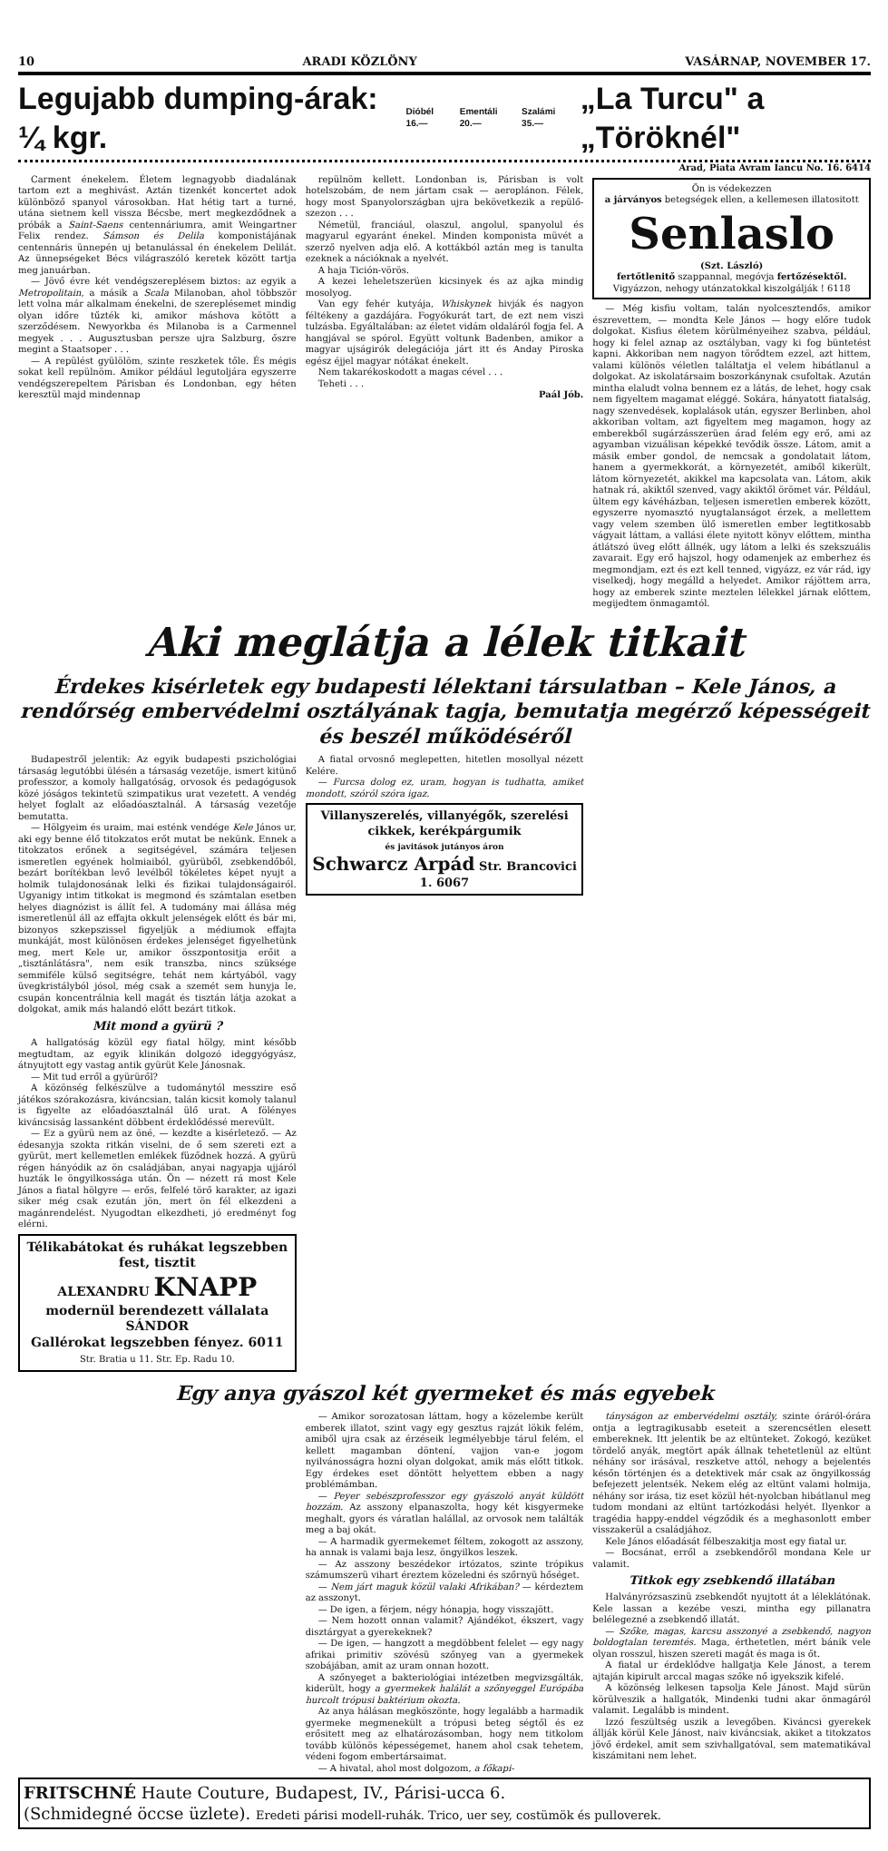10 ARADI KÖZLÖNY VASÁRNAP, NOVEMBER 17.
Legujabb dumping-árak: ¼ kgr. Dióbél 16.— Ementáli 20.— Szalámi 35.— „La Turcu" a „Töröknél"
Arad, Piata Avram Iancu No. 16. 6414
Carment énekelem. Életem legnagyobb diadalának tartom ezt a meghivást. Aztán tizenkét koncertet adok különböző spanyol városokban. Hat hétig tart a turné, utána sietnem kell vissza Bécsbe, mert megkezdődnek a próbák a Saint-Saens centennáriumra, amit Weingartner Felix rendez. Sámson és Delila komponistájának centennáris ünnepén uj betanulással én énekelem Delilát. Az ünnepségeket Bécs világraszóló keretek között tartja meg januárban.
— Jövő évre két vendégszereplésem biztos: az egyik a Metropolitain, a másik a Scala Milanoban, ahol többször lett volna már alkalmam énekelni, de szereplésemet mindig olyan időre tűzték ki, amikor máshova kötött a szerződésem. Newyorkba és Milanoba is a Carmennel megyek . . . Augusztusban persze ujra Salzburg, őszre megint a Staatsoper . . .
— A repülést gyülölöm, szinte reszketek tőle. És mégis sokat kell repülnöm. Amikor például legutoljára egyszerre vendégszerepeltem Párisban és Londonban, egy héten keresztül majd mindennap
repülnöm kellett. Londonban is, Párisban is volt hotelszobám, de nem jártam csak — aeroplánon. Félek, hogy most Spanyolországban ujra bekövetkezik a repülő-szezon . . .
Németül, franciául, olaszul, angolul, spanyolul és magyarul egyaránt énekel. Minden komponista müvét a szerző nyelven adja elő. A kottákból aztán meg is tanulta ezeknek a nációknak a nyelvét.
A haja Tición-vörös.
A kezei leheletszerüen kicsinyek és az ajka mindig mosolyog.
Van egy fehér kutyája, Whiskynek hivják és nagyon féltékeny a gazdájára. Fogyókurát tart, de ezt nem viszi tulzásba. Egyáltalában: az életet vidám oldaláról fogja fel. A hangjával se spórol. Együtt voltunk Badenben, amikor a magyar ujságirók delegációja járt itt és Anday Piroska egész éjjel magyar nótákat énekelt.
Nem takarékoskodott a magas cével . . .
Teheti . . .
Paál Jób.
Ön is védekezzen
a járványos betegségek ellen, a kellemesen illatositott
Senlaslo
(Szt. László)
fertőtlenitő szappannal, megóvja fertőzésektől.
Vigyázzon, nehogy utánzatokkal kiszolgálják ! 6118
— Még kisfiu voltam, talán nyolcesztendős, amikor észrevettem, — mondta Kele János — hogy előre tudok dolgokat. Kisfius életem körülményeihez szabva, például, hogy ki felel aznap az osztályban, vagy ki fog büntetést kapni. Akkoriban nem nagyon törődtem ezzel, azt hittem, valami különös véletlen találtatja el velem hibátlanul a dolgokat. Az iskolatársaim boszorkánynak csufoltak. Azután mintha elaludt volna bennem ez a látás, de lehet, hogy csak nem figyeltem magamat eléggé. Sokára, hányatott fiatalság, nagy szenvedések, koplalások után, egyszer Berlinben, ahol akkoriban voltam, azt figyeltem meg magamon, hogy az emberekből sugárzásszerüen árad felém egy erő, ami az agyamban vizuálisan képekké tevődik össze. Látom, amit a másik ember gondol, de nemcsak a gondolatait látom, hanem a gyermekkorát, a környezetét, amiből kikerült, látom környezetét, akikkel ma kapcsolata van. Látom, akik hatnak rá, akiktől szenved, vagy akiktől örömet vár. Például, ültem egy kávéházban, teljesen ismeretlen emberek között, egyszerre nyomasztó nyugtalanságot érzek, a mellettem vagy velem szemben ülő ismeretlen ember legtitkosabb vágyait láttam, a vallási élete nyitott könyv előttem, mintha átlátszó üveg előtt állnék, ugy látom a lelki és szekszuális zavarait. Egy erő hajszol, hogy odamenjek az emberhez és megmondjam, ezt és ezt kell tenned, vigyázz, ez vár rád, igy viselkedj, hogy megálld a helyedet. Amikor rájöttem arra, hogy az emberek szinte meztelen lélekkel járnak előttem, megijedtem önmagamtól.
Aki meglátja a lélek titkait
Érdekes kisérletek egy budapesti lélektani társulatban – Kele János, a rendőrség embervédelmi osztályának tagja, bemutatja megérző képességeit és beszél működéséről
Budapestről jelentik: Az egyik budapesti pszichológiai társaság legutóbbi ülésén a társaság vezetője, ismert kitünő professzor, a komoly hallgatóság, orvosok és pedagógusok közé jóságos tekintetü szimpatikus urat vezetett. A vendég helyet foglalt az előadóasztalnál. A társaság vezetője bemutatta.
— Hölgyeim és uraim, mai esténk vendége Kele János ur, aki egy benne élő titokzatos erőt mutat be nekünk. Ennek a titokzatos erőnek a segitségével, számára teljesen ismeretlen egyének holmiaiból, gyürüből, zsebkendőből, bezárt borítékban levő levélből tökéletes képet nyujt a holmik tulajdonosának lelki és fizikai tulajdonságairól. Ugyanigy intim titkokat is megmond és számtalan esetben helyes diagnózist is állít fel. A tudomány mai állása még ismeretlenül áll az effajta okkult jelenségek előtt és bár mi, bizonyos szkepszissel figyeljük a médiumok effajta munkáját, most különösen érdekes jelenséget figyelhetünk meg, mert Kele ur, amikor összpontositja erőit a „tisztánlátásra", nem esik transzba, nincs szüksége semmiféle külső segitségre, tehát nem kártyából, vagy üvegkristályból jósol, még csak a szemét sem hunyja le, csupán koncentrálnia kell magát és tisztán látja azokat a dolgokat, amik más halandó előtt bezárt titkok.
Mit mond a gyürü ?
A hallgatóság közül egy fiatal hölgy, mint később megtudtam, az egyik klinikán dolgozó ideggyógyász, átnyujtott egy vastag antik gyürüt Kele Jánosnak.
— Mit tud erről a gyürüről?
A közönség felkészülve a tudománytól messzire eső játékos szórakozásra, kiváncsian, talán kicsit komoly talanul is figyelte az előadóasztalnál ülő urat. A fölényes kiváncsiság lassanként döbbent érdeklődéssé merevült.
— Ez a gyürü nem az öné, — kezdte a kisérletező. — Az édesanyja szokta ritkán viselni, de ő sem szereti ezt a gyürüt, mert kellemetlen emlékek füződnek hozzá. A gyürü régen hányódik az ön családjában, anyai nagyapja ujjáról huzták le öngyilkossága után. Ön — nézett rá most Kele János a fiatal hölgyre — erős, felfelé törő karakter, az igazi siker még csak ezután jön, mert ön fél elkezdeni a magánrendelést. Nyugodtan elkezdheti, jó eredményt fog elérni.
Télikabátokat és ruhákat legszebben fest, tisztit
ALEXANDRU KNAPP modernül berendezett vállalata
SÁNDOR
Gallérokat legszebben fényez. 6011
Str. Bratia u 11. Str. Ep. Radu 10.
A fiatal orvosnő meglepetten, hitetlen mosollyal nézett Kelére.
— Furcsa dolog ez, uram, hogyan is tudhatta, amiket mondott, szóról szóra igaz.
Villanyszerelés, villanyégők, szerelési cikkek, kerékpárgumik
és javitások jutányos áron
Schwarcz Arpád Str. Brancovici 1. 6067
Egy anya gyászol két gyermeket és más egyebek
— Amikor sorozatosan láttam, hogy a közelembe került emberek illatot, szint vagy egy gesztus rajzát lökik felém, amiből ujra csak az érzéseik legmélyebbje tárul felém, el kellett magamban döntení, vajjon van-e jogom nyilvánosságra hozni olyan dolgokat, amik más előtt titkok. Egy érdekes eset döntött helyettem ebben a nagy problémámban.
— Peyer sebészprofesszor egy gyászoló anyát küldött hozzám. Az asszony elpanaszolta, hogy két kisgyermeke meghalt, gyors és váratlan halállal, az orvosok nem találták meg a baj okát.
— A harmadik gyermekemet féltem, zokogott az asszony, ha annak is valami baja lesz, öngyilkos leszek.
— Az asszony beszédekor irtózatos, szinte trópikus számumszerü vihart éreztem közeledni és szőrnyü hőséget.
— Nem járt maguk közül valaki Afrikában? — kérdeztem az asszonyt.
— De igen, a férjem, négy hónapja, hogy visszajött.
— Nem hozott onnan valamit? Ajándékot, ékszert, vagy disztárgyat a gyerekeknek?
— De igen, — hangzott a megdöbbent felelet — egy nagy afrikai primitiv szövésü szőnyeg van a gyermekek szobájában, amit az uram onnan hozott.
A szőnyeget a bakteriológiai intézetben megvizsgálták, kiderült, hogy a gyermekek halálát a szőnyeggel Európába hurcolt trópusi baktérium okozta.
Az anya hálásan megköszönte, hogy legalább a harmadik gyermeke megmenekült a trópusi beteg ségtől és ez erősitett meg az elhatározásomban, hogy nem titkolom tovább különös képességemet, hanem ahol csak tehetem, védeni fogom embertársaimat.
— A hivatal, ahol most dolgozom, a főkapi-
tányságon az embervédelmi osztály, szinte óráról-órára ontja a legtragikusabb eseteit a szerencsétlen elesett embereknek. Itt jelentik be az eltünteket. Zokogó, kezüket tördelő anyák, megtört apák állnak tehetetlenül az eltünt néhány sor irásával, reszketve attól, nehogy a bejelentés későn történjen és a detektivek már csak az öngyilkosság befejezett jelentsék. Nekem elég az eltünt valami holmija, néhány sor irása, tiz eset közül hét-nyolcban hibátlanul meg tudom mondani az eltünt tartózkodási helyét. Ilyenkor a tragédia happy-enddel végződik és a meghasonlott ember visszakerül a családjához.
Kele János előadását félbeszakitja most egy fiatal ur.
— Bocsánat, erről a zsebkendőről mondana Kele ur valamit.
Titkok egy zsebkendő illatában
Halványrózsaszinü zsebkendőt nyujtott át a léleklátónak. Kele lassan a kezébe veszi, mintha egy pillanatra belélegezné a zsebkendő illatát.
— Szőke, magas, karcsu asszonyé a zsebkendő, nagyon boldogtalan teremtés. Maga, érthetetlen, mért bánik vele olyan rosszul, hiszen szereti magát és maga is őt.
A fiatal ur érdeklődve hallgatja Kele Jánost, a terem ajtaján kipirult arccal magas szőke nő igyekszik kifelé.
A közönség lelkesen tapsolja Kele Jánost. Majd sürün körülveszik a hallgatók, Mindenki tudni akar önmagáról valamit. Legalább is mindent.
Izzó feszültség uszik a levegőben. Kiváncsi gyerekek állják körül Kele Jánost, naiv kiváncsiak, akiket a titokzatos jövő érdekel, amit sem szivhallgatóval, sem matematikával kiszámitani nem lehet.
FRITSCHNÉ Haute Couture, Budapest, IV., Párisi-ucca 6.
(Schmidegné öccse üzlete). Eredeti párisi modell-ruhák. Trico, uer sey, costümök és pulloverek.